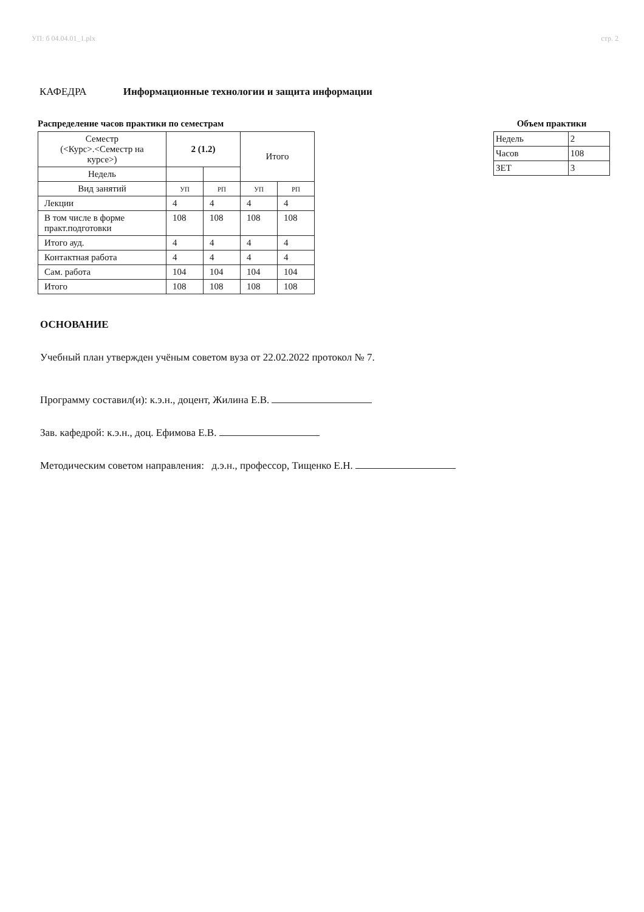УП: б 04.04.01_1.plx стр. 2
КАФЕДРА Информационные технологии и защита информации
Распределение часов практики по семестрам
| Семестр (<Курс>.<Семестр на курсе>) | 2 (1.2) | | Итого | |
| Недель | | | | |
| Вид занятий | УП | РП | УП | РП |
| Лекции | 4 | 4 | 4 | 4 |
| В том числе в форме практ.подготовки | 108 | 108 | 108 | 108 |
| Итого ауд. | 4 | 4 | 4 | 4 |
| Контактная работа | 4 | 4 | 4 | 4 |
| Сам. работа | 104 | 104 | 104 | 104 |
| Итого | 108 | 108 | 108 | 108 |
Объем практики
| Недель | 2 |
| Часов | 108 |
| ЗЕТ | 3 |
ОСНОВАНИЕ
Учебный план утвержден учёным советом вуза от 22.02.2022 протокол № 7.
Программу составил(и): к.э.н., доцент, Жилина Е.В.
Зав. кафедрой: к.э.н., доц. Ефимова Е.В.
Методическим советом направления: д.э.н., профессор, Тищенко Е.Н.